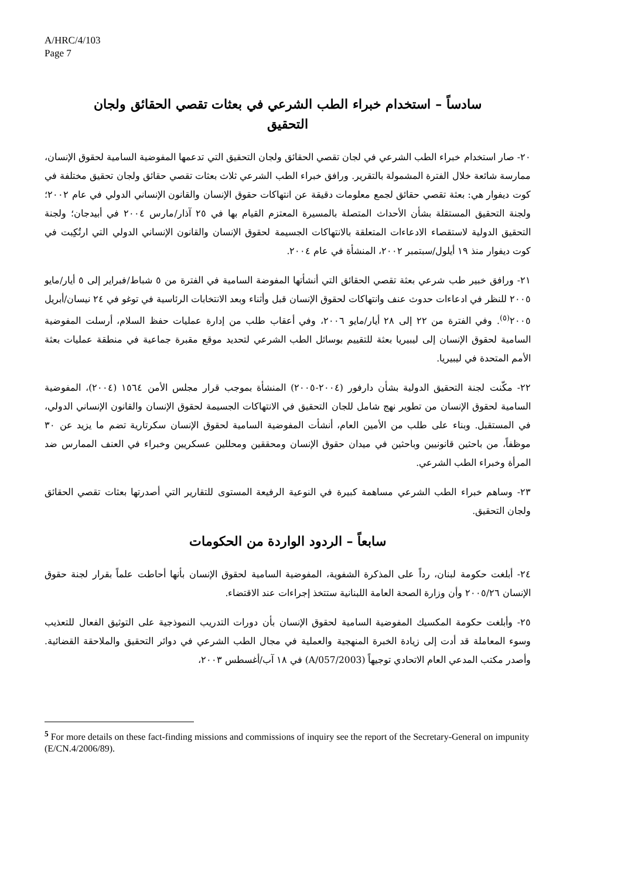A/HRC/4/103
Page 7
سادساً – استخدام خبراء الطب الشرعي في بعثات تقصي الحقائق ولجان التحقيق
٢٠- صار استخدام خبراء الطب الشرعي في لجان تقصي الحقائق ولجان التحقيق التي تدعمها المفوضية السامية لحقوق الإنسان، ممارسة شائعة خلال الفترة المشمولة بالتقرير. ورافق خبراء الطب الشرعي ثلاث بعثات تقصي حقائق ولجان تحقيق مختلفة في كوت ديفوار هي: بعثة تقصي حقائق لجمع معلومات دقيقة عن انتهاكات حقوق الإنسان والقانون الإنساني الدولي في عام ٢٠٠٢؛ ولجنة التحقيق المستقلة بشأن الأحداث المتصلة بالمسيرة المعتزم القيام بها في ٢٥ آذار/مارس ٢٠٠٤ في أبيدجان؛ ولجنة التحقيق الدولية لاستقصاء الادعاءات المتعلقة بالانتهاكات الجسيمة لحقوق الإنسان والقانون الإنساني الدولي التي ارتُكِبت في كوت ديفوار منذ ١٩ أيلول/سبتمبر ٢٠٠٢، المنشأة في عام ٢٠٠٤.
٢١- ورافق خبير طب شرعي بعثة تقصي الحقائق التي أنشأتها المفوضة السامية في الفترة من ٥ شباط/فبراير إلى ٥ أيار/مايو ٢٠٠٥ للنظر في ادعاءات حدوث عنف وانتهاكات لحقوق الإنسان قبل وأثناء وبعد الانتخابات الرئاسية في توغو في ٢٤ نيسان/أبريل ٢٠٠٥<sup>(٥)</sup>. وفي الفترة من ٢٢ إلى ٢٨ أيار/مايو ٢٠٠٦، وفي أعقاب طلب من إدارة عمليات حفظ السلام، أرسلت المفوضية السامية لحقوق الإنسان إلى ليبيريا بعثة للتقييم بوسائل الطب الشرعي لتحديد موقع مقبرة جماعية في منطقة عمليات بعثة الأمم المتحدة في ليبيريا.
٢٢- مكّنت لجنة التحقيق الدولية بشأن دارفور (٢٠٠٤-٢٠٠٥) المنشأة بموجب قرار مجلس الأمن ١٥٦٤ (٢٠٠٤)، المفوضية السامية لحقوق الإنسان من تطوير نهج شامل للجان التحقيق في الانتهاكات الجسيمة لحقوق الإنسان والقانون الإنساني الدولي، في المستقبل. وبناء على طلب من الأمين العام، أنشأت المفوضية السامية لحقوق الإنسان سكرتارية تضم ما يزيد عن ٣٠ موظفاً، من باحثين قانونيين وباحثين في ميدان حقوق الإنسان ومحققين ومحللين عسكريين وخبراء في العنف الممارس ضد المرأة وخبراء الطب الشرعي.
٢٣- وساهم خبراء الطب الشرعي مساهمة كبيرة في النوعية الرفيعة المستوى للتقارير التي أصدرتها بعثات تقصي الحقائق ولجان التحقيق.
سابعاً – الردود الواردة من الحكومات
٢٤- أبلغت حكومة لبنان، رداً على المذكرة الشفوية، المفوضية السامية لحقوق الإنسان بأنها أحاطت علماً بقرار لجنة حقوق الإنسان ٢٠٠٥/٢٦ وأن وزارة الصحة العامة اللبنانية ستتخذ إجراءات عند الاقتضاء.
٢٥- وأبلغت حكومة المكسيك المفوضية السامية لحقوق الإنسان بأن دورات التدريب النموذجية على التوثيق الفعال للتعذيب وسوء المعاملة قد أدت إلى زيادة الخبرة المنهجية والعملية في مجال الطب الشرعي في دوائر التحقيق والملاحقة القضائية. وأصدر مكتب المدعي العام الاتحادي توجيهاً (A/057/2003) في ١٨ آب/أغسطس ٢٠٠٣،
<sup>5</sup> For more details on these fact-finding missions and commissions of inquiry see the report of the Secretary-General on impunity (E/CN.4/2006/89).